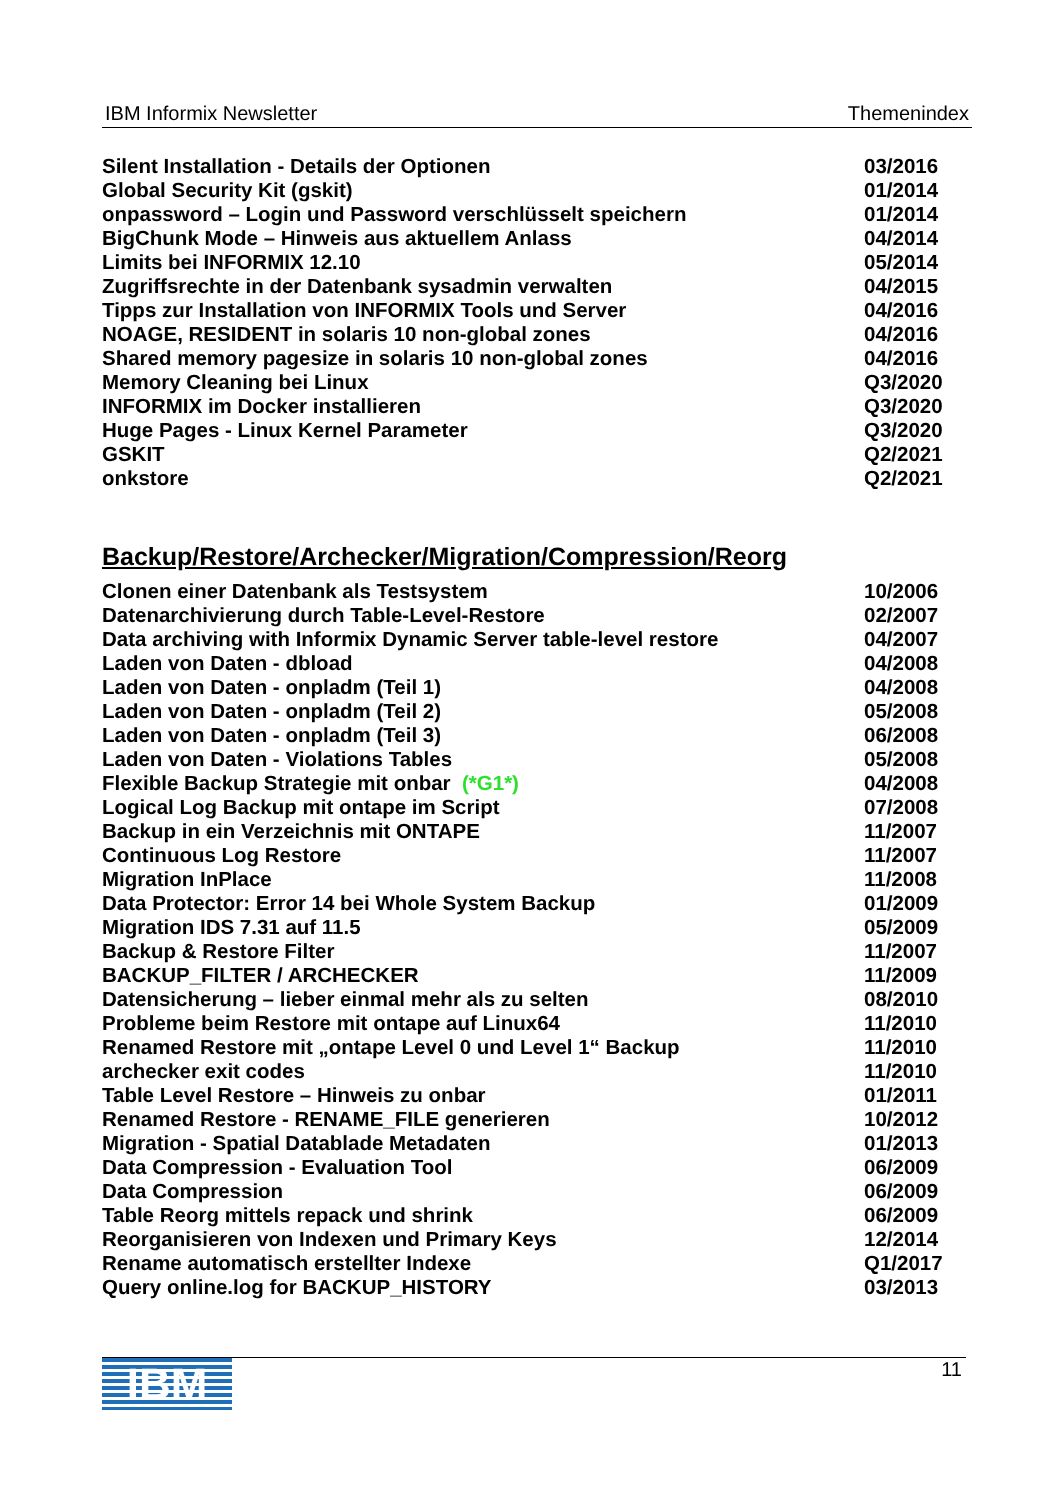IBM Informix Newsletter Themenindex
| Silent Installation - Details der Optionen | 03/2016 |
| Global Security Kit (gskit) | 01/2014 |
| onpassword – Login und Password verschlüsselt speichern | 01/2014 |
| BigChunk Mode – Hinweis aus aktuellem Anlass | 04/2014 |
| Limits bei INFORMIX 12.10 | 05/2014 |
| Zugriffsrechte in der Datenbank sysadmin verwalten | 04/2015 |
| Tipps zur Installation von INFORMIX Tools und Server | 04/2016 |
| NOAGE, RESIDENT in solaris 10 non-global zones | 04/2016 |
| Shared memory pagesize in solaris 10 non-global zones | 04/2016 |
| Memory Cleaning bei Linux | Q3/2020 |
| INFORMIX im Docker installieren | Q3/2020 |
| Huge Pages - Linux Kernel Parameter | Q3/2020 |
| GSKIT | Q2/2021 |
| onkstore | Q2/2021 |
Backup/Restore/Archecker/Migration/Compression/Reorg
| Clonen einer Datenbank als Testsystem | 10/2006 |
| Datenarchivierung durch Table-Level-Restore | 02/2007 |
| Data archiving with Informix Dynamic Server table-level restore | 04/2007 |
| Laden von Daten - dbload | 04/2008 |
| Laden von Daten - onpladm (Teil 1) | 04/2008 |
| Laden von Daten - onpladm (Teil 2) | 05/2008 |
| Laden von Daten - onpladm (Teil 3) | 06/2008 |
| Laden von Daten - Violations Tables | 05/2008 |
| Flexible Backup Strategie mit onbar (*G1*) | 04/2008 |
| Logical Log Backup mit ontape im Script | 07/2008 |
| Backup in ein Verzeichnis mit ONTAPE | 11/2007 |
| Continuous Log Restore | 11/2007 |
| Migration InPlace | 11/2008 |
| Data Protector: Error 14 bei Whole System Backup | 01/2009 |
| Migration IDS 7.31 auf 11.5 | 05/2009 |
| Backup & Restore Filter | 11/2007 |
| BACKUP_FILTER / ARCHECKER | 11/2009 |
| Datensicherung – lieber einmal mehr als zu selten | 08/2010 |
| Probleme beim Restore mit ontape auf Linux64 | 11/2010 |
| Renamed Restore mit „ontape Level 0 und Level 1“ Backup | 11/2010 |
| archecker exit codes | 11/2010 |
| Table Level Restore – Hinweis zu onbar | 01/2011 |
| Renamed Restore - RENAME_FILE generieren | 10/2012 |
| Migration - Spatial Datablade Metadaten | 01/2013 |
| Data Compression - Evaluation Tool | 06/2009 |
| Data Compression | 06/2009 |
| Table Reorg mittels repack und shrink | 06/2009 |
| Reorganisieren von Indexen und Primary Keys | 12/2014 |
| Rename automatisch erstellter Indexe | Q1/2017 |
| Query online.log for BACKUP_HISTORY | 03/2013 |
IBM
11